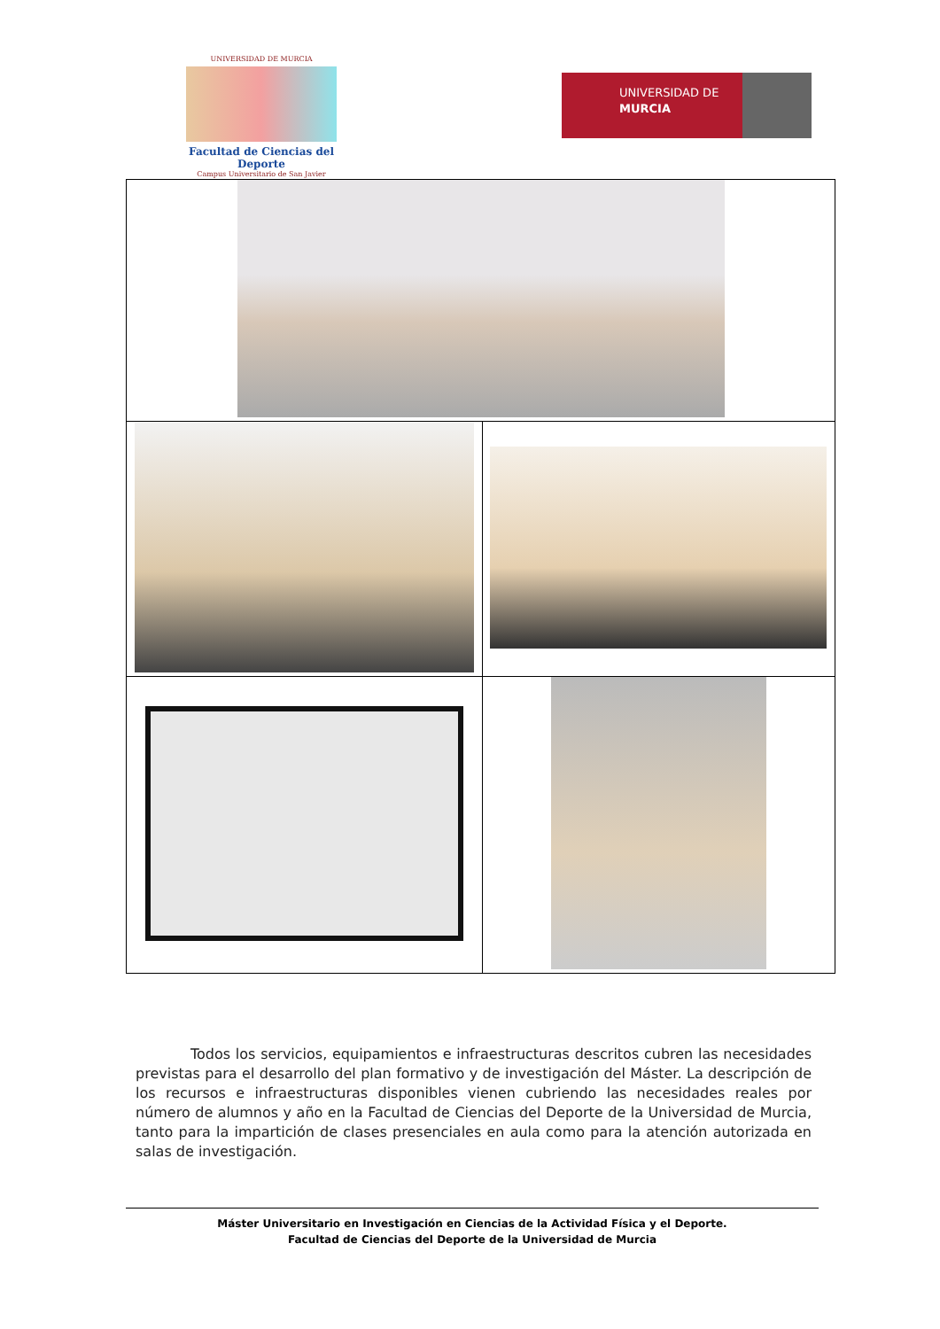UNIVERSIDAD DE MURCIA
Facultad de Ciencias del Deporte
Campus Universitario de San Javier
UNIVERSIDAD DE
MURCIA
Todos los servicios, equipamientos e infraestructuras descritos cubren las necesidades previstas para el desarrollo del plan formativo y de investigación del Máster. La descripción de los recursos e infraestructuras disponibles vienen cubriendo las necesidades reales por número de alumnos y año en la Facultad de Ciencias del Deporte de la Universidad de Murcia, tanto para la impartición de clases presenciales en aula como para la atención autorizada en salas de investigación.
Máster Universitario en Investigación en Ciencias de la Actividad Física y el Deporte.
Facultad de Ciencias del Deporte de la Universidad de Murcia